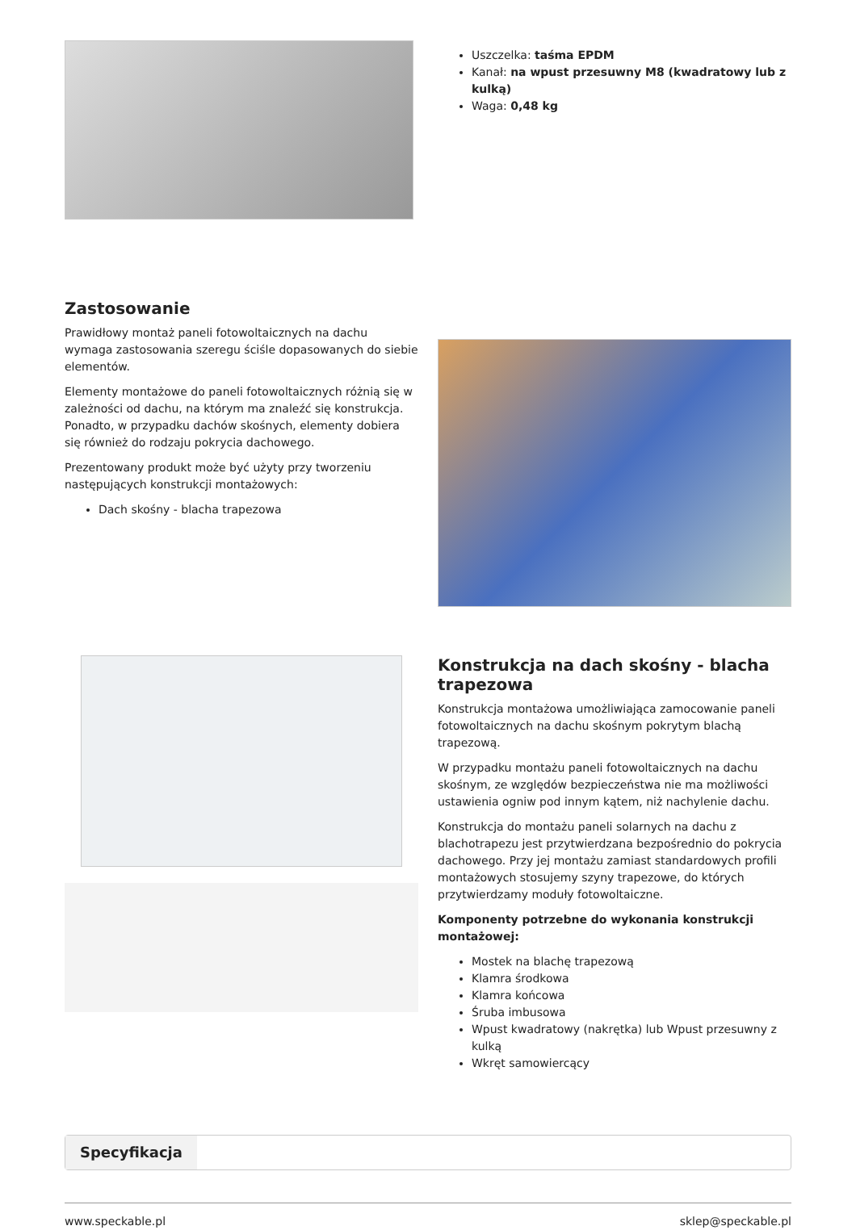Uszczelka: taśma EPDM
Kanał: na wpust przesuwny M8 (kwadratowy lub z kulką)
Waga: 0,48 kg
Zastosowanie
Prawidłowy montaż paneli fotowoltaicznych na dachu wymaga zastosowania szeregu ściśle dopasowanych do siebie elementów.
Elementy montażowe do paneli fotowoltaicznych różnią się w zależności od dachu, na którym ma znaleźć się konstrukcja. Ponadto, w przypadku dachów skośnych, elementy dobiera się również do rodzaju pokrycia dachowego.
Prezentowany produkt może być użyty przy tworzeniu następujących konstrukcji montażowych:
Dach skośny - blacha trapezowa
Konstrukcja na dach skośny - blacha trapezowa
Konstrukcja montażowa umożliwiająca zamocowanie paneli fotowoltaicznych na dachu skośnym pokrytym blachą trapezową.
W przypadku montażu paneli fotowoltaicznych na dachu skośnym, ze względów bezpieczeństwa nie ma możliwości ustawienia ogniw pod innym kątem, niż nachylenie dachu.
Konstrukcja do montażu paneli solarnych na dachu z blachotrapezu jest przytwierdzana bezpośrednio do pokrycia dachowego. Przy jej montażu zamiast standardowych profili montażowych stosujemy szyny trapezowe, do których przytwierdzamy moduły fotowoltaiczne.
Komponenty potrzebne do wykonania konstrukcji montażowej:
Mostek na blachę trapezową
Klamra środkowa
Klamra końcowa
Śruba imbusowa
Wpust kwadratowy (nakrętka) lub Wpust przesuwny z kulką
Wkręt samowiercący
Specyfikacja
www.speckable.pl sklep@speckable.pl